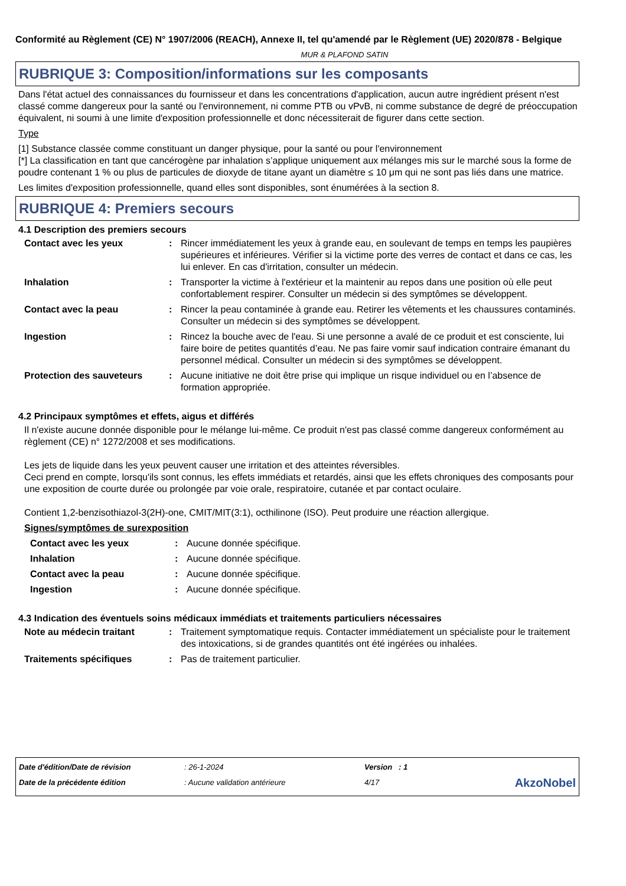Conformité au Règlement (CE) N° 1907/2006 (REACH), Annexe II, tel qu'amendé par le Règlement (UE) 2020/878 - Belgique
MUR & PLAFOND SATIN
RUBRIQUE 3: Composition/informations sur les composants
Dans l'état actuel des connaissances du fournisseur et dans les concentrations d'application, aucun autre ingrédient présent n'est classé comme dangereux pour la santé ou l'environnement, ni comme PTB ou vPvB, ni comme substance de degré de préoccupation équivalent, ni soumi à une limite d'exposition professionnelle et donc nécessiterait de figurer dans cette section.
Type
[1] Substance classée comme constituant un danger physique, pour la santé ou pour l'environnement
[*] La classification en tant que cancérogène par inhalation s’applique uniquement aux mélanges mis sur le marché sous la forme de poudre contenant 1 % ou plus de particules de dioxyde de titane ayant un diamètre ≤ 10 μm qui ne sont pas liés dans une matrice.
Les limites d'exposition professionnelle, quand elles sont disponibles, sont énumérées à la section 8.
RUBRIQUE 4: Premiers secours
4.1 Description des premiers secours
| Contact avec les yeux | : | Rincer immédiatement les yeux à grande eau, en soulevant de temps en temps les paupières supérieures et inférieures. Vérifier si la victime porte des verres de contact et dans ce cas, les lui enlever. En cas d'irritation, consulter un médecin. |
| Inhalation | : | Transporter la victime à l'extérieur et la maintenir au repos dans une position où elle peut confortablement respirer. Consulter un médecin si des symptômes se développent. |
| Contact avec la peau | : | Rincer la peau contaminée à grande eau. Retirer les vêtements et les chaussures contaminés. Consulter un médecin si des symptômes se développent. |
| Ingestion | : | Rincez la bouche avec de l'eau. Si une personne a avalé de ce produit et est consciente, lui faire boire de petites quantités d’eau. Ne pas faire vomir sauf indication contraire émanant du personnel médical. Consulter un médecin si des symptômes se développent. |
| Protection des sauveteurs | : | Aucune initiative ne doit être prise qui implique un risque individuel ou en l’absence de formation appropriée. |
4.2 Principaux symptômes et effets, aigus et différés
Il n'existe aucune donnée disponible pour le mélange lui-même. Ce produit n'est pas classé comme dangereux conformément au règlement (CE) n° 1272/2008 et ses modifications.
Les jets de liquide dans les yeux peuvent causer une irritation et des atteintes réversibles.
Ceci prend en compte, lorsqu'ils sont connus, les effets immédiats et retardés, ainsi que les effets chroniques des composants pour une exposition de courte durée ou prolongée par voie orale, respiratoire, cutanée et par contact oculaire.
Contient 1,2-benzisothiazol-3(2H)-one, CMIT/MIT(3:1), octhilinone (ISO). Peut produire une réaction allergique.
Signes/symptômes de surexposition
| Contact avec les yeux | : | Aucune donnée spécifique. |
| Inhalation | : | Aucune donnée spécifique. |
| Contact avec la peau | : | Aucune donnée spécifique. |
| Ingestion | : | Aucune donnée spécifique. |
4.3 Indication des éventuels soins médicaux immédiats et traitements particuliers nécessaires
| Note au médecin traitant | : | Traitement symptomatique requis. Contacter immédiatement un spécialiste pour le traitement des intoxications, si de grandes quantités ont été ingérées ou inhalées. |
| Traitements spécifiques | : | Pas de traitement particulier. |
| Date d'édition/Date de révision | : 26-1-2024 | Version : 1 | |
| Date de la précédente édition | : Aucune validation antérieure | 4/17 | AkzoNobel |